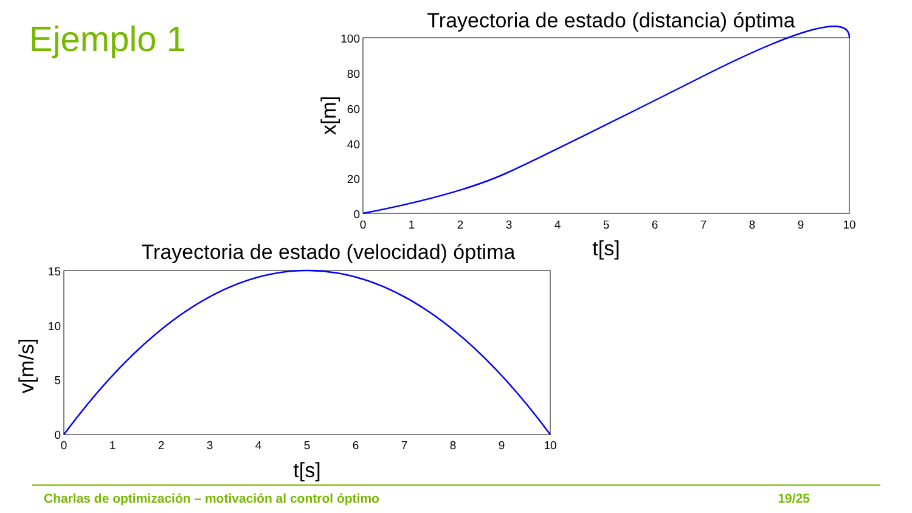Ejemplo 1
Trayectoria de estado (distancia) óptima
100
80
60
40
20
0
0
1
2
3
4
5
6
7
8
9
10
t[s]
x[m]
Trayectoria de estado (velocidad) óptima
15
10
5
0
0
1
2
3
4
5
6
7
8
9
10
t[s]
v[m/s]
Charlas de optimización – motivación al control óptimo 19/25